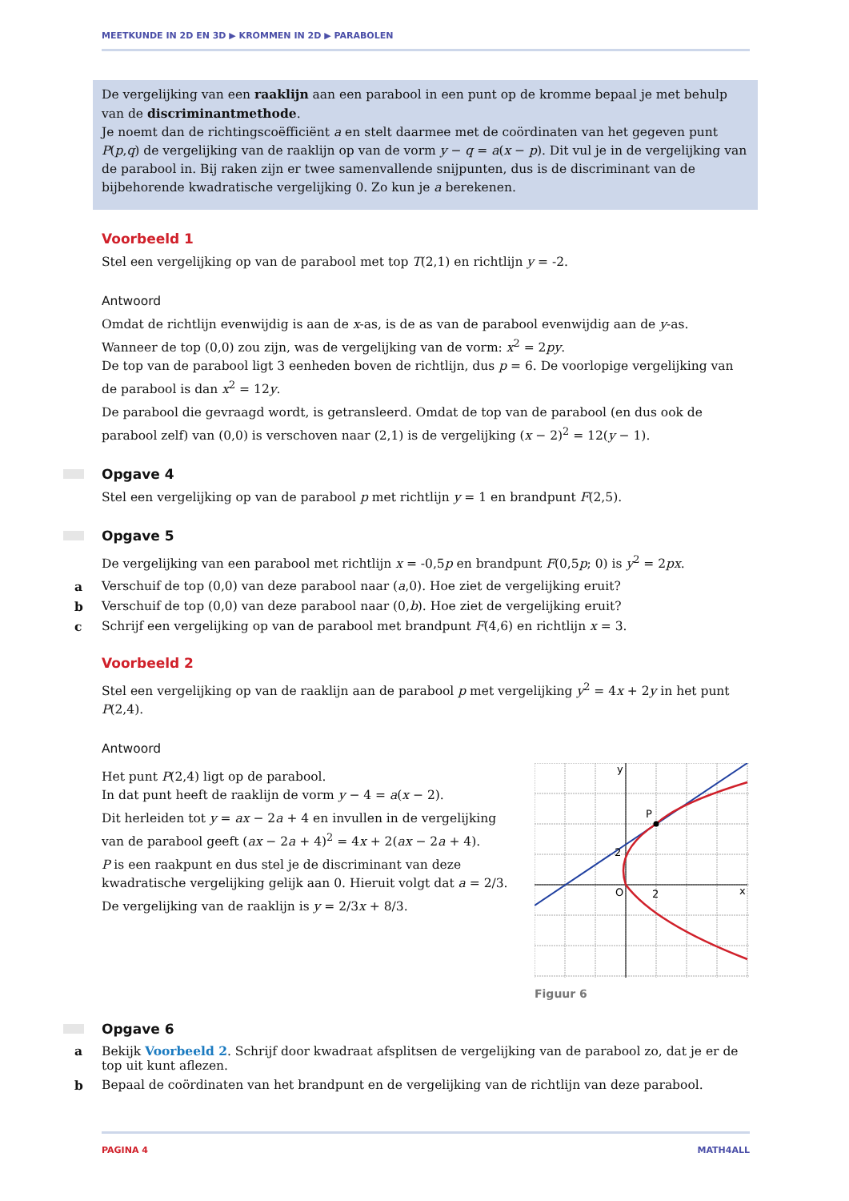MEETKUNDE IN 2D EN 3D ▶ KROMMEN IN 2D ▶ PARABOLEN
De vergelijking van een raaklijn aan een parabool in een punt op de kromme bepaal je met behulp van de discriminantmethode.
Je noemt dan de richtingscoëfficiënt a en stelt daarmee met de coördinaten van het gegeven punt P(p,q) de vergelijking van de raaklijn op van de vorm y − q = a(x − p). Dit vul je in de vergelijking van de parabool in. Bij raken zijn er twee samenvallende snijpunten, dus is de discriminant van de bijbehorende kwadratische vergelijking 0. Zo kun je a berekenen.
Voorbeeld 1
Stel een vergelijking op van de parabool met top T(2,1) en richtlijn y = -2.
Antwoord
Omdat de richtlijn evenwijdig is aan de x-as, is de as van de parabool evenwijdig aan de y-as.
Wanneer de top (0,0) zou zijn, was de vergelijking van de vorm: x<sup>2</sup> = 2py.
De top van de parabool ligt 3 eenheden boven de richtlijn, dus p = 6. De voorlopige vergelijking van de parabool is dan x<sup>2</sup> = 12y.
De parabool die gevraagd wordt, is getransleerd. Omdat de top van de parabool (en dus ook de parabool zelf) van (0,0) is verschoven naar (2,1) is de vergelijking (x − 2)<sup>2</sup> = 12(y − 1).
Opgave 4
Stel een vergelijking op van de parabool p met richtlijn y = 1 en brandpunt F(2,5).
Opgave 5
De vergelijking van een parabool met richtlijn x = -0,5p en brandpunt F(0,5p; 0) is y<sup>2</sup> = 2px.
a Verschuif de top (0,0) van deze parabool naar (a,0). Hoe ziet de vergelijking eruit?
b Verschuif de top (0,0) van deze parabool naar (0,b). Hoe ziet de vergelijking eruit?
c Schrijf een vergelijking op van de parabool met brandpunt F(4,6) en richtlijn x = 3.
Voorbeeld 2
Stel een vergelijking op van de raaklijn aan de parabool p met vergelijking y<sup>2</sup> = 4x + 2y in het punt P(2,4).
Antwoord
Het punt P(2,4) ligt op de parabool.
In dat punt heeft de raaklijn de vorm y − 4 = a(x − 2).
Dit herleiden tot y = ax − 2a + 4 en invullen in de vergelijking van de parabool geeft (ax − 2a + 4)<sup>2</sup> = 4x + 2(ax − 2a + 4).
P is een raakpunt en dus stel je de discriminant van deze kwadratische vergelijking gelijk aan 0. Hieruit volgt dat a = 2/3.
De vergelijking van de raaklijn is y = 2/3x + 8/3.
y
P
2
O
2
x
Figuur 6
Opgave 6
a Bekijk Voorbeeld 2. Schrijf door kwadraat afsplitsen de vergelijking van de parabool zo, dat je er de top uit kunt aflezen.
b Bepaal de coördinaten van het brandpunt en de vergelijking van de richtlijn van deze parabool.
PAGINA 4 MATH4ALL